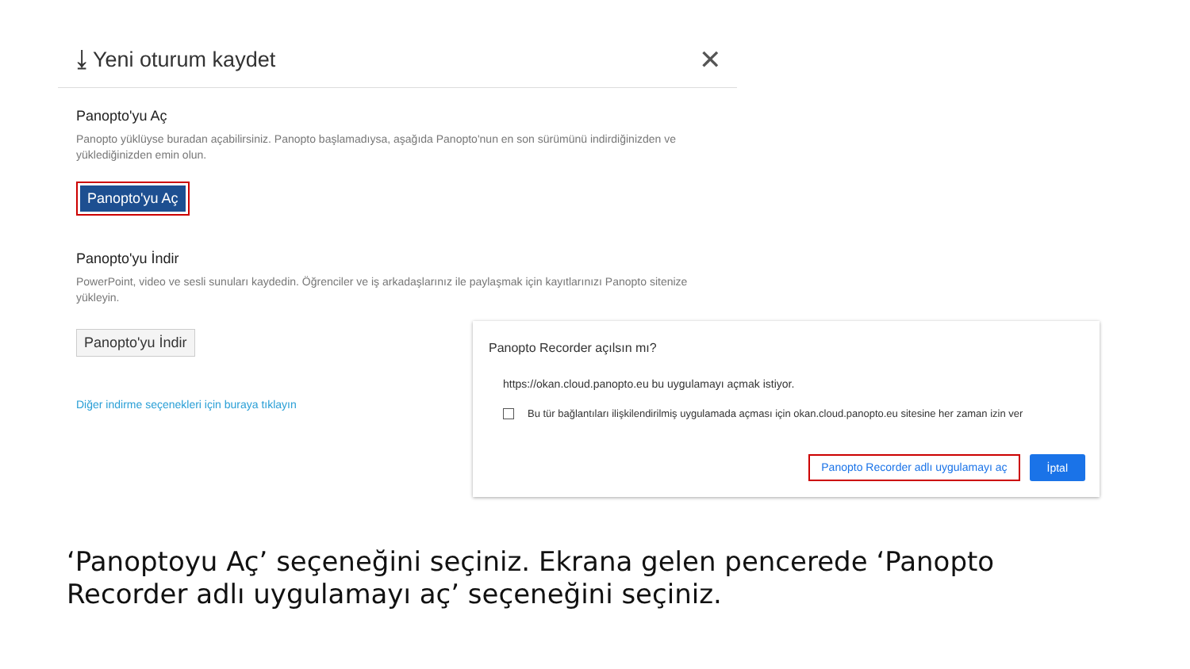⤓ Yeni oturum kaydet
✕
Panopto'yu Aç
Panopto yüklüyse buradan açabilirsiniz. Panopto başlamadıysa, aşağıda Panopto'nun en son sürümünü indirdiğinizden ve yüklediğinizden emin olun.
Panopto'yu Aç
Panopto'yu İndir
PowerPoint, video ve sesli sunuları kaydedin. Öğrenciler ve iş arkadaşlarınız ile paylaşmak için kayıtlarınızı Panopto sitenize yükleyin.
Panopto'yu İndir
Diğer indirme seçenekleri için buraya tıklayın
Panopto Recorder açılsın mı?
https://okan.cloud.panopto.eu bu uygulamayı açmak istiyor.
Bu tür bağlantıları ilişkilendirilmiş uygulamada açması için okan.cloud.panopto.eu sitesine her zaman izin ver
Panopto Recorder adlı uygulamayı aç İptal
‘Panoptoyu Aç’ seçeneğini seçiniz. Ekrana gelen pencerede ‘Panopto Recorder adlı uygulamayı aç’ seçeneğini seçiniz.